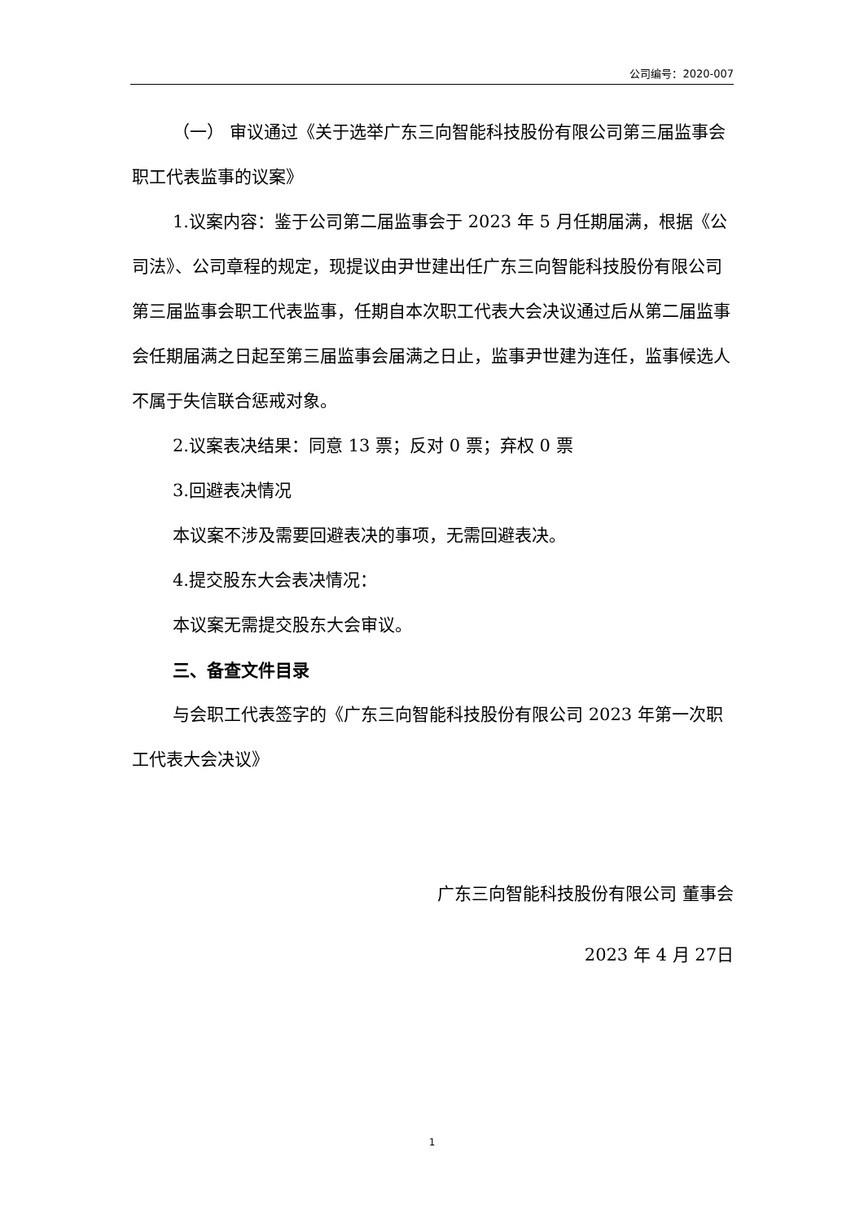公司编号：2020-007
（一） 审议通过《关于选举广东三向智能科技股份有限公司第三届监事会职工代表监事的议案》
1.议案内容：鉴于公司第二届监事会于 2023 年 5 月任期届满，根据《公司法》、公司章程的规定，现提议由尹世建出任广东三向智能科技股份有限公司第三届监事会职工代表监事，任期自本次职工代表大会决议通过后从第二届监事会任期届满之日起至第三届监事会届满之日止，监事尹世建为连任，监事候选人不属于失信联合惩戒对象。
2.议案表决结果：同意 13 票；反对 0 票；弃权 0 票
3.回避表决情况
本议案不涉及需要回避表决的事项，无需回避表决。
4.提交股东大会表决情况：
本议案无需提交股东大会审议。
三、备查文件目录
与会职工代表签字的《广东三向智能科技股份有限公司 2023 年第一次职工代表大会决议》
广东三向智能科技股份有限公司 董事会
2023 年 4 月 27日
1